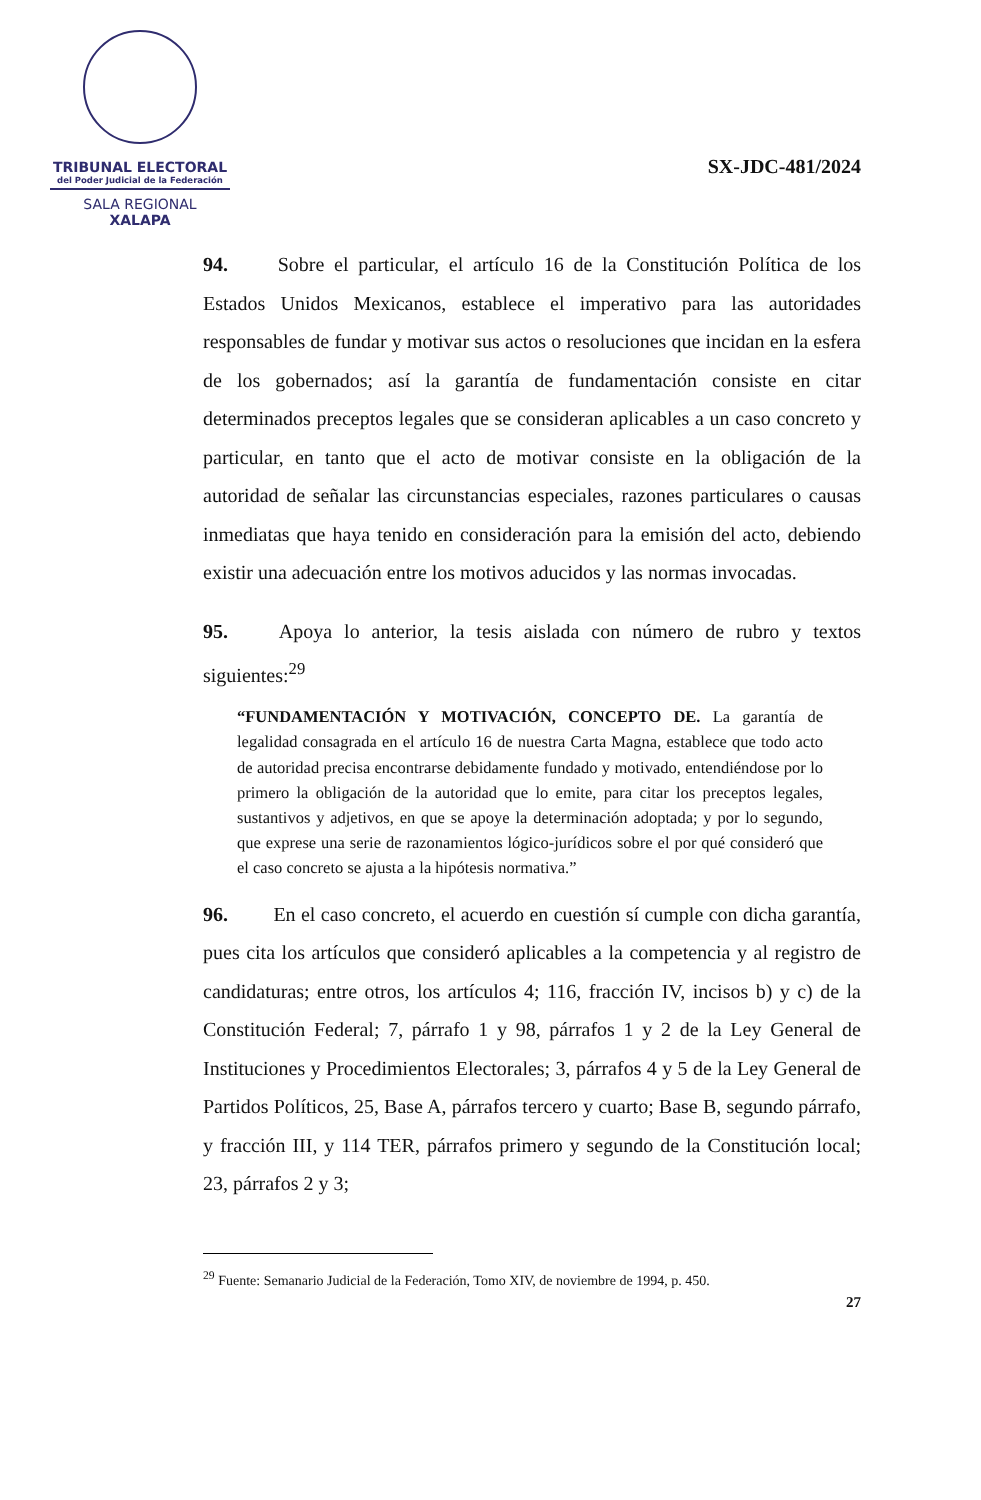TRIBUNAL ELECTORAL
del Poder Judicial de la Federación
SALA REGIONAL
XALAPA
SX-JDC-481/2024
94.   Sobre el particular, el artículo 16 de la Constitución Política de los Estados Unidos Mexicanos, establece el imperativo para las autoridades responsables de fundar y motivar sus actos o resoluciones que incidan en la esfera de los gobernados; así la garantía de fundamentación consiste en citar determinados preceptos legales que se consideran aplicables a un caso concreto y particular, en tanto que el acto de motivar consiste en la obligación de la autoridad de señalar las circunstancias especiales, razones particulares o causas inmediatas que haya tenido en consideración para la emisión del acto, debiendo existir una adecuación entre los motivos aducidos y las normas invocadas.
95.   Apoya lo anterior, la tesis aislada con número de rubro y textos siguientes:<sup>29</sup>
“FUNDAMENTACIÓN Y MOTIVACIÓN, CONCEPTO DE. La garantía de legalidad consagrada en el artículo 16 de nuestra Carta Magna, establece que todo acto de autoridad precisa encontrarse debidamente fundado y motivado, entendiéndose por lo primero la obligación de la autoridad que lo emite, para citar los preceptos legales, sustantivos y adjetivos, en que se apoye la determinación adoptada; y por lo segundo, que exprese una serie de razonamientos lógico-jurídicos sobre el por qué consideró que el caso concreto se ajusta a la hipótesis normativa.”
96.   En el caso concreto, el acuerdo en cuestión sí cumple con dicha garantía, pues cita los artículos que consideró aplicables a la competencia y al registro de candidaturas; entre otros, los artículos 4; 116, fracción IV, incisos b) y c) de la Constitución Federal; 7, párrafo 1 y 98, párrafos 1 y 2 de la Ley General de Instituciones y Procedimientos Electorales; 3, párrafos 4 y 5 de la Ley General de Partidos Políticos, 25, Base A, párrafos tercero y cuarto; Base B, segundo párrafo, y fracción III, y 114 TER, párrafos primero y segundo de la Constitución local; 23, párrafos 2 y 3;
<sup>29</sup> Fuente: Semanario Judicial de la Federación, Tomo XIV, de noviembre de 1994, p. 450.
27